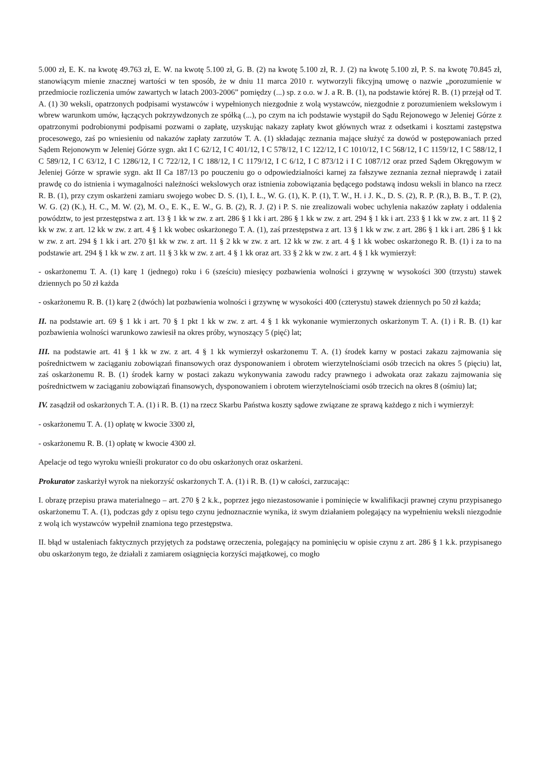5.000 zł, E. K. na kwotę 49.763 zł, E. W. na kwotę 5.100 zł, G. B. (2) na kwotę 5.100 zł, R. J. (2) na kwotę 5.100 zł, P. S. na kwotę 70.845 zł, stanowiącym mienie znacznej wartości w ten sposób, że w dniu 11 marca 2010 r. wytworzyli fikcyjną umowę o nazwie „porozumienie w przedmiocie rozliczenia umów zawartych w latach 2003-2006” pomiędzy (...) sp. z o.o. w J. a R. B. (1), na podstawie której R. B. (1) przejął od T. A. (1) 30 weksli, opatrzonych podpisami wystawców i wypełnionych niezgodnie z wolą wystawców, niezgodnie z porozumieniem wekslowym i wbrew warunkom umów, łączących pokrzywdzonych ze spółką (...), po czym na ich podstawie wystąpił do Sądu Rejonowego w Jeleniej Górze z opatrzonymi podrobionymi podpisami pozwami o zapłatę, uzyskując nakazy zapłaty kwot głównych wraz z odsetkami i kosztami zastępstwa procesowego, zaś po wniesieniu od nakazów zapłaty zarzutów T. A. (1) składając zeznania mające służyć za dowód w postępowaniach przed Sądem Rejonowym w Jeleniej Górze sygn. akt I C 62/12, I C 401/12, I C 578/12, I C 122/12, I C 1010/12, I C 568/12, I C 1159/12, I C 588/12, I C 589/12, I C 63/12, I C 1286/12, I C 722/12, I C 188/12, I C 1179/12, I C 6/12, I C 873/12 i I C 1087/12 oraz przed Sądem Okręgowym w Jeleniej Górze w sprawie sygn. akt II Ca 187/13 po pouczeniu go o odpowiedzialności karnej za fałszywe zeznania zeznał nieprawdę i zataił prawdę co do istnienia i wymagalności należności wekslowych oraz istnienia zobowiązania będącego podstawą indosu weksli in blanco na rzecz R. B. (1), przy czym oskarżeni zamiaru swojego wobec D. S. (1), I. Ł., W. G. (1), K. P. (1), T. W., H. i J. K., D. S. (2), R. P. (R.), B. B., T. P. (2), W. G. (2) (K.), H. C., M. W. (2), M. O., E. K., E. W., G. B. (2), R. J. (2) i P. S. nie zrealizowali wobec uchylenia nakazów zapłaty i oddalenia powództw, to jest przestępstwa z art. 13 § 1 kk w zw. z art. 286 § 1 kk i art. 286 § 1 kk w zw. z art. 294 § 1 kk i art. 233 § 1 kk w zw. z art. 11 § 2 kk w zw. z art. 12 kk w zw. z art. 4 § 1 kk wobec oskarżonego T. A. (1), zaś przestępstwa z art. 13 § 1 kk w zw. z art. 286 § 1 kk i art. 286 § 1 kk w zw. z art. 294 § 1 kk i art. 270 §1 kk w zw. z art. 11 § 2 kk w zw. z art. 12 kk w zw. z art. 4 § 1 kk wobec oskarżonego R. B. (1) i za to na podstawie art. 294 § 1 kk w zw. z art. 11 § 3 kk w zw. z art. 4 § 1 kk oraz art. 33 § 2 kk w zw. z art. 4 § 1 kk wymierzył:
- oskarżonemu T. A. (1) karę 1 (jednego) roku i 6 (sześciu) miesięcy pozbawienia wolności i grzywnę w wysokości 300 (trzystu) stawek dziennych po 50 zł każda
- oskarżonemu R. B. (1) karę 2 (dwóch) lat pozbawienia wolności i grzywnę w wysokości 400 (czterystu) stawek dziennych po 50 zł każda;
II. na podstawie art. 69 § 1 kk i art. 70 § 1 pkt 1 kk w zw. z art. 4 § 1 kk wykonanie wymierzonych oskarżonym T. A. (1) i R. B. (1) kar pozbawienia wolności warunkowo zawiesił na okres próby, wynoszący 5 (pięć) lat;
III. na podstawie art. 41 § 1 kk w zw. z art. 4 § 1 kk wymierzył oskarżonemu T. A. (1) środek karny w postaci zakazu zajmowania się pośrednictwem w zaciąganiu zobowiązań finansowych oraz dysponowaniem i obrotem wierzytelnościami osób trzecich na okres 5 (pięciu) lat, zaś oskarżonemu R. B. (1) środek karny w postaci zakazu wykonywania zawodu radcy prawnego i adwokata oraz zakazu zajmowania się pośrednictwem w zaciąganiu zobowiązań finansowych, dysponowaniem i obrotem wierzytelnościami osób trzecich na okres 8 (ośmiu) lat;
IV. zasądził od oskarżonych T. A. (1) i R. B. (1) na rzecz Skarbu Państwa koszty sądowe związane ze sprawą każdego z nich i wymierzył:
- oskarżonemu T. A. (1) opłatę w kwocie 3300 zł,
- oskarżonemu R. B. (1) opłatę w kwocie 4300 zł.
Apelacje od tego wyroku wnieśli prokurator co do obu oskarżonych oraz oskarżeni.
Prokurator zaskarżył wyrok na niekorzyść oskarżonych T. A. (1) i R. B. (1) w całości, zarzucając:
I. obrazę przepisu prawa materialnego – art. 270 § 2 k.k., poprzez jego niezastosowanie i pominięcie w kwalifikacji prawnej czynu przypisanego oskarżonemu T. A. (1), podczas gdy z opisu tego czynu jednoznacznie wynika, iż swym działaniem polegający na wypełnieniu weksli niezgodnie z wolą ich wystawców wypełnił znamiona tego przestępstwa.
II. błąd w ustaleniach faktycznych przyjętych za podstawę orzeczenia, polegający na pominięciu w opisie czynu z art. 286 § 1 k.k. przypisanego obu oskarżonym tego, że działali z zamiarem osiągnięcia korzyści majątkowej, co mogło